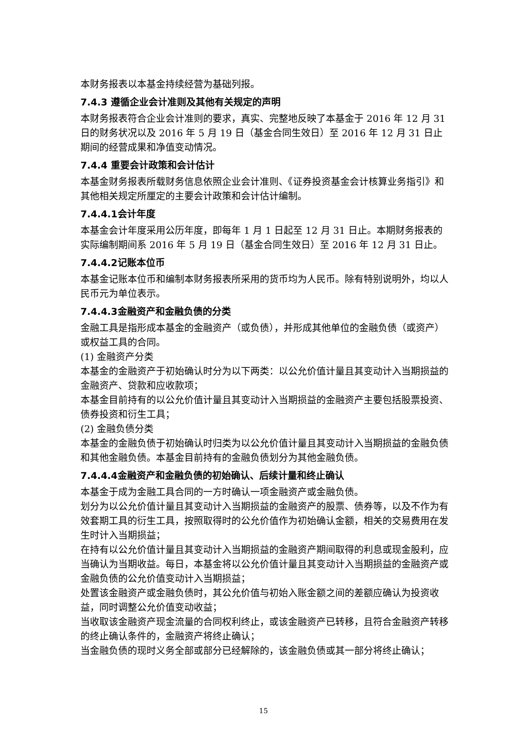本财务报表以本基金持续经营为基础列报。
7.4.3 遵循企业会计准则及其他有关规定的声明
本财务报表符合企业会计准则的要求，真实、完整地反映了本基金于 2016 年 12 月 31 日的财务状况以及 2016 年 5 月 19 日（基金合同生效日）至 2016 年 12 月 31 日止期间的经营成果和净值变动情况。
7.4.4 重要会计政策和会计估计
本基金财务报表所载财务信息依照企业会计准则、《证券投资基金会计核算业务指引》和其他相关规定所厘定的主要会计政策和会计估计编制。
7.4.4.1会计年度
本基金会计年度采用公历年度，即每年 1 月 1 日起至 12 月 31 日止。本期财务报表的实际编制期间系 2016 年 5 月 19 日（基金合同生效日）至 2016 年 12 月 31 日止。
7.4.4.2记账本位币
本基金记账本位币和编制本财务报表所采用的货币均为人民币。除有特别说明外，均以人民币元为单位表示。
7.4.4.3金融资产和金融负债的分类
金融工具是指形成本基金的金融资产（或负债），并形成其他单位的金融负债（或资产）或权益工具的合同。
(1) 金融资产分类
本基金的金融资产于初始确认时分为以下两类：以公允价值计量且其变动计入当期损益的金融资产、贷款和应收款项；
本基金目前持有的以公允价值计量且其变动计入当期损益的金融资产主要包括股票投资、债券投资和衍生工具；
(2) 金融负债分类
本基金的金融负债于初始确认时归类为以公允价值计量且其变动计入当期损益的金融负债和其他金融负债。本基金目前持有的金融负债划分为其他金融负债。
7.4.4.4金融资产和金融负债的初始确认、后续计量和终止确认
本基金于成为金融工具合同的一方时确认一项金融资产或金融负债。
划分为以公允价值计量且其变动计入当期损益的金融资产的股票、债券等，以及不作为有效套期工具的衍生工具，按照取得时的公允价值作为初始确认金额，相关的交易费用在发生时计入当期损益；
在持有以公允价值计量且其变动计入当期损益的金融资产期间取得的利息或现金股利，应当确认为当期收益。每日，本基金将以公允价值计量且其变动计入当期损益的金融资产或金融负债的公允价值变动计入当期损益；
处置该金融资产或金融负债时，其公允价值与初始入账金额之间的差额应确认为投资收益，同时调整公允价值变动收益；
当收取该金融资产现金流量的合同权利终止，或该金融资产已转移，且符合金融资产转移的终止确认条件的，金融资产将终止确认；
当金融负债的现时义务全部或部分已经解除的，该金融负债或其一部分将终止确认；
15